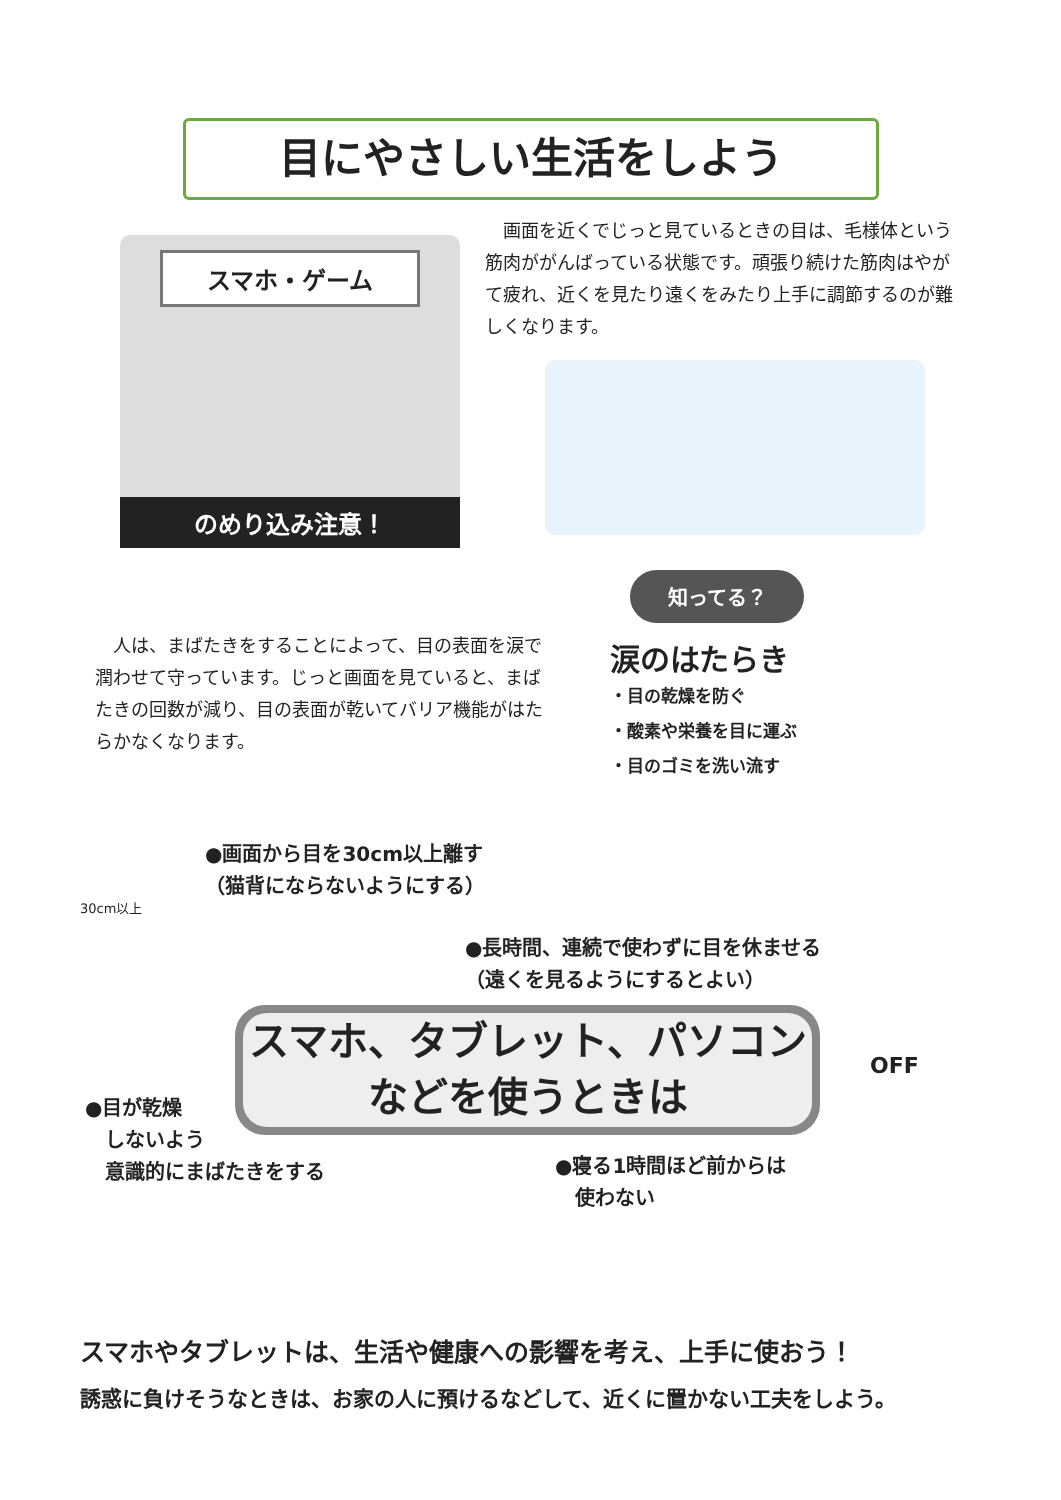目にやさしい生活をしよう
スマホ・ゲーム
のめり込み注意！
　画面を近くでじっと見ているときの目は、毛様体という筋肉ががんばっている状態です。頑張り続けた筋肉はやがて疲れ、近くを見たり遠くをみたり上手に調節するのが難しくなります。
　人は、まばたきをすることによって、目の表面を涙で潤わせて守っています。じっと画面を見ていると、まばたきの回数が減り、目の表面が乾いてバリア機能がはたらかなくなります。
知ってる？
涙のはたらき
・目の乾燥を防ぐ
・酸素や栄養を目に運ぶ
・目のゴミを洗い流す
●画面から目を30cm以上離す
（猫背にならないようにする）
30cm以上
●長時間、連続で使わずに目を休ませる
（遠くを見るようにするとよい）
スマホ、タブレット、パソコン
などを使うときは
OFF
●目が乾燥
　しないよう
　意識的にまばたきをする
●寝る1時間ほど前からは
　使わない
スマホやタブレットは、生活や健康への影響を考え、上手に使おう！
誘惑に負けそうなときは、お家の人に預けるなどして、近くに置かない工夫をしよう。